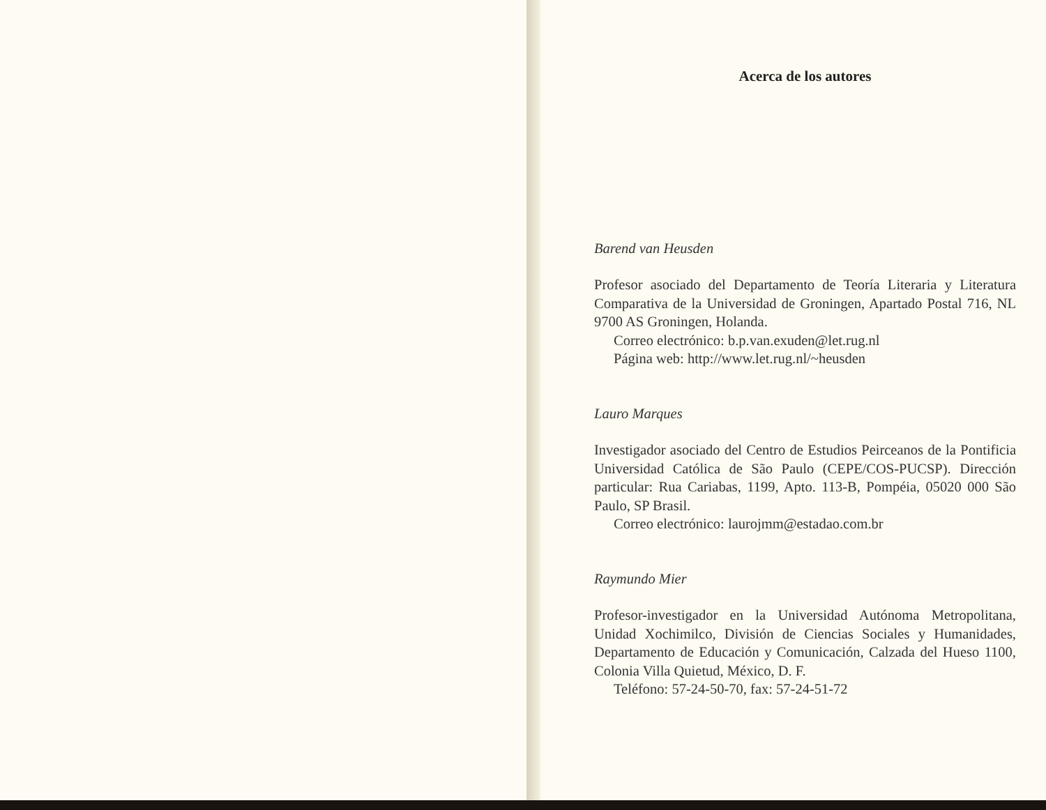Acerca de los autores
Barend van Heusden
Profesor asociado del Departamento de Teoría Literaria y Literatura Comparativa de la Universidad de Groningen, Apartado Postal 716, NL 9700 AS Groningen, Holanda.
Correo electrónico: b.p.van.exuden@let.rug.nl
Página web: http://www.let.rug.nl/~heusden
Lauro Marques
Investigador asociado del Centro de Estudios Peirceanos de la Pontificia Universidad Católica de São Paulo (CEPE/COS-PUCSP). Dirección particular: Rua Cariabas, 1199, Apto. 113-B, Pompéia, 05020 000 São Paulo, SP Brasil.
Correo electrónico: laurojmm@estadao.com.br
Raymundo Mier
Profesor-investigador en la Universidad Autónoma Metropolitana, Unidad Xochimilco, División de Ciencias Sociales y Humanidades, Departamento de Educación y Comunicación, Calzada del Hueso 1100, Colonia Villa Quietud, México, D. F.
Teléfono: 57-24-50-70, fax: 57-24-51-72